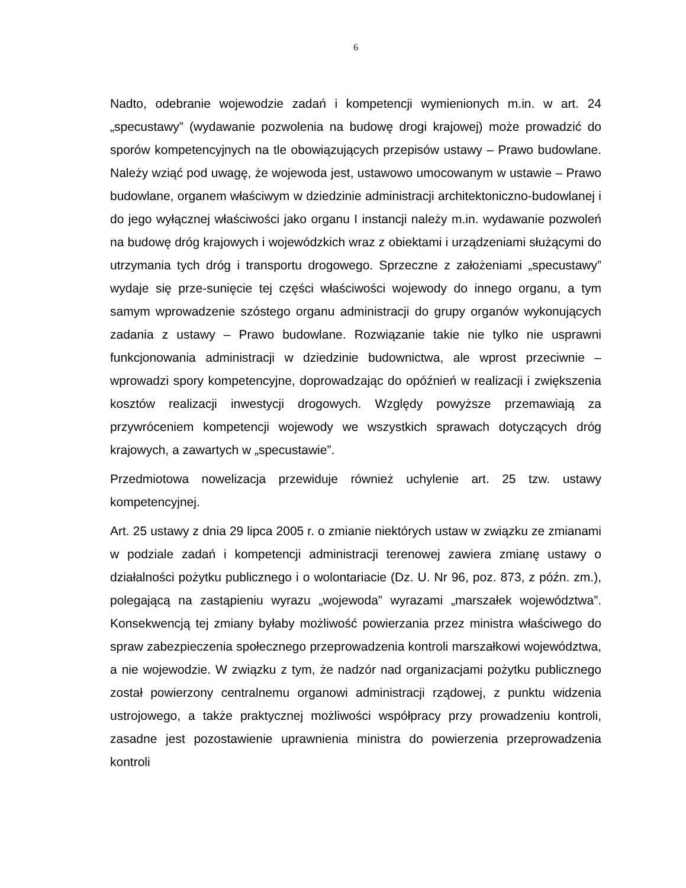6
Nadto, odebranie wojewodzie zadań i kompetencji wymienionych m.in. w art. 24 „specustawy” (wydawanie pozwolenia na budowę drogi krajowej) może prowadzić do sporów kompetencyjnych na tle obowiązujących przepisów ustawy – Prawo budowlane. Należy wziąć pod uwagę, że wojewoda jest, ustawowo umocowanym w ustawie – Prawo budowlane, organem właściwym w dziedzinie administracji architektoniczno-budowlanej i do jego wyłącznej właściwości jako organu I instancji należy m.in. wydawanie pozwoleń na budowę dróg krajowych i wojewódzkich wraz z obiektami i urządzeniami służącymi do utrzymania tych dróg i transportu drogowego. Sprzeczne z założeniami „specustawy” wydaje się prze-sunięcie tej części właściwości wojewody do innego organu, a tym samym wprowadzenie szóstego organu administracji do grupy organów wykonujących zadania z ustawy – Prawo budowlane. Rozwiązanie takie nie tylko nie usprawni funkcjonowania administracji w dziedzinie budownictwa, ale wprost przeciwnie – wprowadzi spory kompetencyjne, doprowadzając do opóźnień w realizacji i zwiększenia kosztów realizacji inwestycji drogowych. Względy powyższe przemawiają za przywróceniem kompetencji wojewody we wszystkich sprawach dotyczących dróg krajowych, a zawartych w „specustawie”.
Przedmiotowa nowelizacja przewiduje również uchylenie art. 25 tzw. ustawy kompetencyjnej.
Art. 25 ustawy z dnia 29 lipca 2005 r. o zmianie niektórych ustaw w związku ze zmianami w podziale zadań i kompetencji administracji terenowej zawiera zmianę ustawy o działalności pożytku publicznego i o wolontariacie (Dz. U. Nr 96, poz. 873, z późn. zm.), polegającą na zastąpieniu wyrazu „wojewoda” wyrazami „marszałek województwa”. Konsekwencją tej zmiany byłaby możliwość powierzania przez ministra właściwego do spraw zabezpieczenia społecznego przeprowadzenia kontroli marszałkowi województwa, a nie wojewodzie. W związku z tym, że nadzór nad organizacjami pożytku publicznego został powierzony centralnemu organowi administracji rządowej, z punktu widzenia ustrojowego, a także praktycznej możliwości współpracy przy prowadzeniu kontroli, zasadne jest pozostawienie uprawnienia ministra do powierzenia przeprowadzenia kontroli